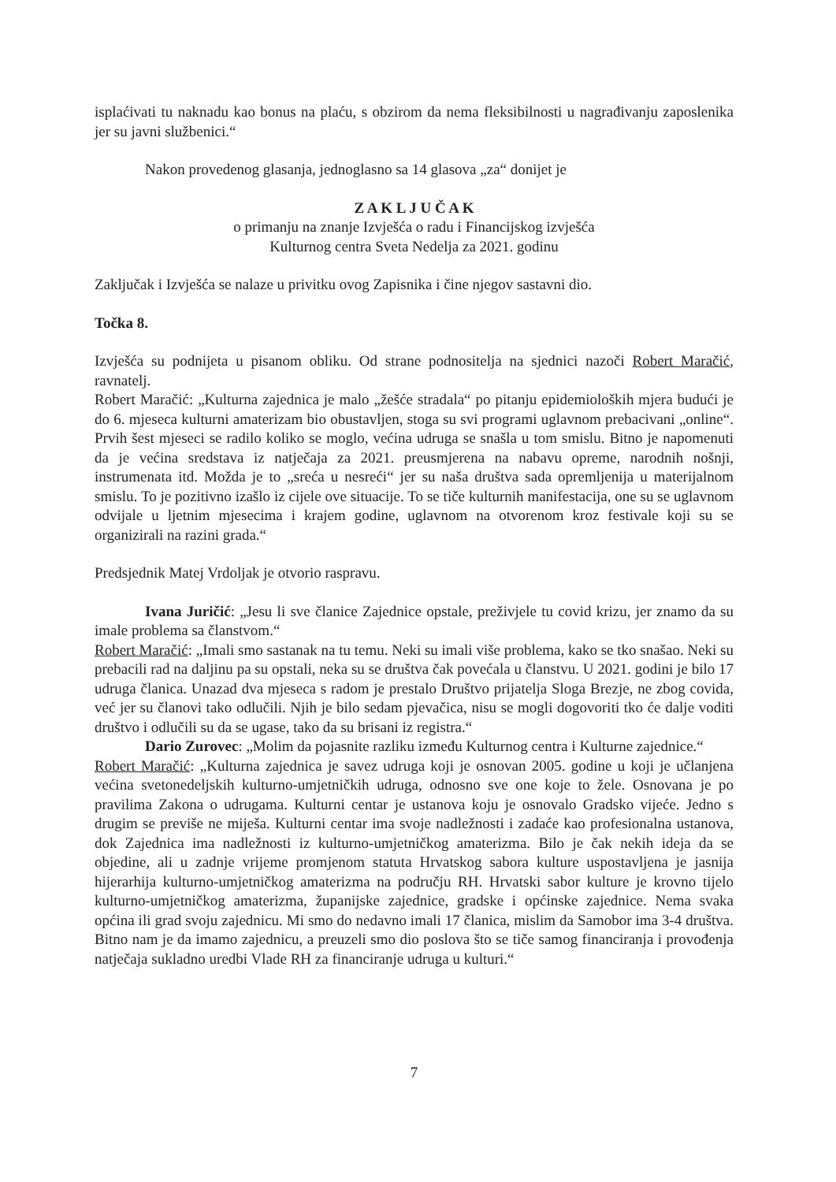isplaćivati tu naknadu kao bonus na plaću, s obzirom da nema fleksibilnosti u nagrađivanju zaposlenika jer su javni službenici.“
Nakon provedenog glasanja, jednoglasno sa 14 glasova „za“ donijet je
Z A K L J U Č A K
o primanju na znanje Izvješća o radu i Financijskog izvješća
Kulturnog centra Sveta Nedelja za 2021. godinu
Zaključak i Izvješća se nalaze u privitku ovog Zapisnika i čine njegov sastavni dio.
Točka 8.
Izvješća su podnijeta u pisanom obliku. Od strane podnositelja na sjednici nazoči Robert Maračić, ravnatelj.
Robert Maračić: „Kulturna zajednica je malo „žešće stradala“ po pitanju epidemioloških mjera budući je do 6. mjeseca kulturni amaterizam bio obustavljen, stoga su svi programi uglavnom prebacivani „online“. Prvih šest mjeseci se radilo koliko se moglo, većina udruga se snašla u tom smislu. Bitno je napomenuti da je većina sredstava iz natječaja za 2021. preusmjerena na nabavu opreme, narodnih nošnji, instrumenata itd. Možda je to „sreća u nesreći“ jer su naša društva sada opremljenija u materijalnom smislu. To je pozitivno izašlo iz cijele ove situacije. To se tiče kulturnih manifestacija, one su se uglavnom odvijale u ljetnim mjesecima i krajem godine, uglavnom na otvorenom kroz festivale koji su se organizirali na razini grada.“
Predsjednik Matej Vrdoljak je otvorio raspravu.
Ivana Juričić: „Jesu li sve članice Zajednice opstale, preživjele tu covid krizu, jer znamo da su imale problema sa članstvom.“
Robert Maračić: „Imali smo sastanak na tu temu. Neki su imali više problema, kako se tko snašao. Neki su prebacili rad na daljinu pa su opstali, neka su se društva čak povećala u članstvu. U 2021. godini je bilo 17 udruga članica. Unazad dva mjeseca s radom je prestalo Društvo prijatelja Sloga Brezje, ne zbog covida, već jer su članovi tako odlučili. Njih je bilo sedam pjevačica, nisu se mogli dogovoriti tko će dalje voditi društvo i odlučili su da se ugase, tako da su brisani iz registra.“
Dario Zurovec: „Molim da pojasnite razliku između Kulturnog centra i Kulturne zajednice.“
Robert Maračić: „Kulturna zajednica je savez udruga koji je osnovan 2005. godine u koji je učlanjena većina svetonedeljskih kulturno-umjetničkih udruga, odnosno sve one koje to žele. Osnovana je po pravilima Zakona o udrugama. Kulturni centar je ustanova koju je osnovalo Gradsko vijeće. Jedno s drugim se previše ne miješa. Kulturni centar ima svoje nadležnosti i zadaće kao profesionalna ustanova, dok Zajednica ima nadležnosti iz kulturno-umjetničkog amaterizma. Bilo je čak nekih ideja da se objedine, ali u zadnje vrijeme promjenom statuta Hrvatskog sabora kulture uspostavljena je jasnija hijerarhija kulturno-umjetničkog amaterizma na području RH. Hrvatski sabor kulture je krovno tijelo kulturno-umjetničkog amaterizma, županijske zajednice, gradske i općinske zajednice. Nema svaka općina ili grad svoju zajednicu. Mi smo do nedavno imali 17 članica, mislim da Samobor ima 3-4 društva. Bitno nam je da imamo zajednicu, a preuzeli smo dio poslova što se tiče samog financiranja i provođenja natječaja sukladno uredbi Vlade RH za financiranje udruga u kulturi.“
7